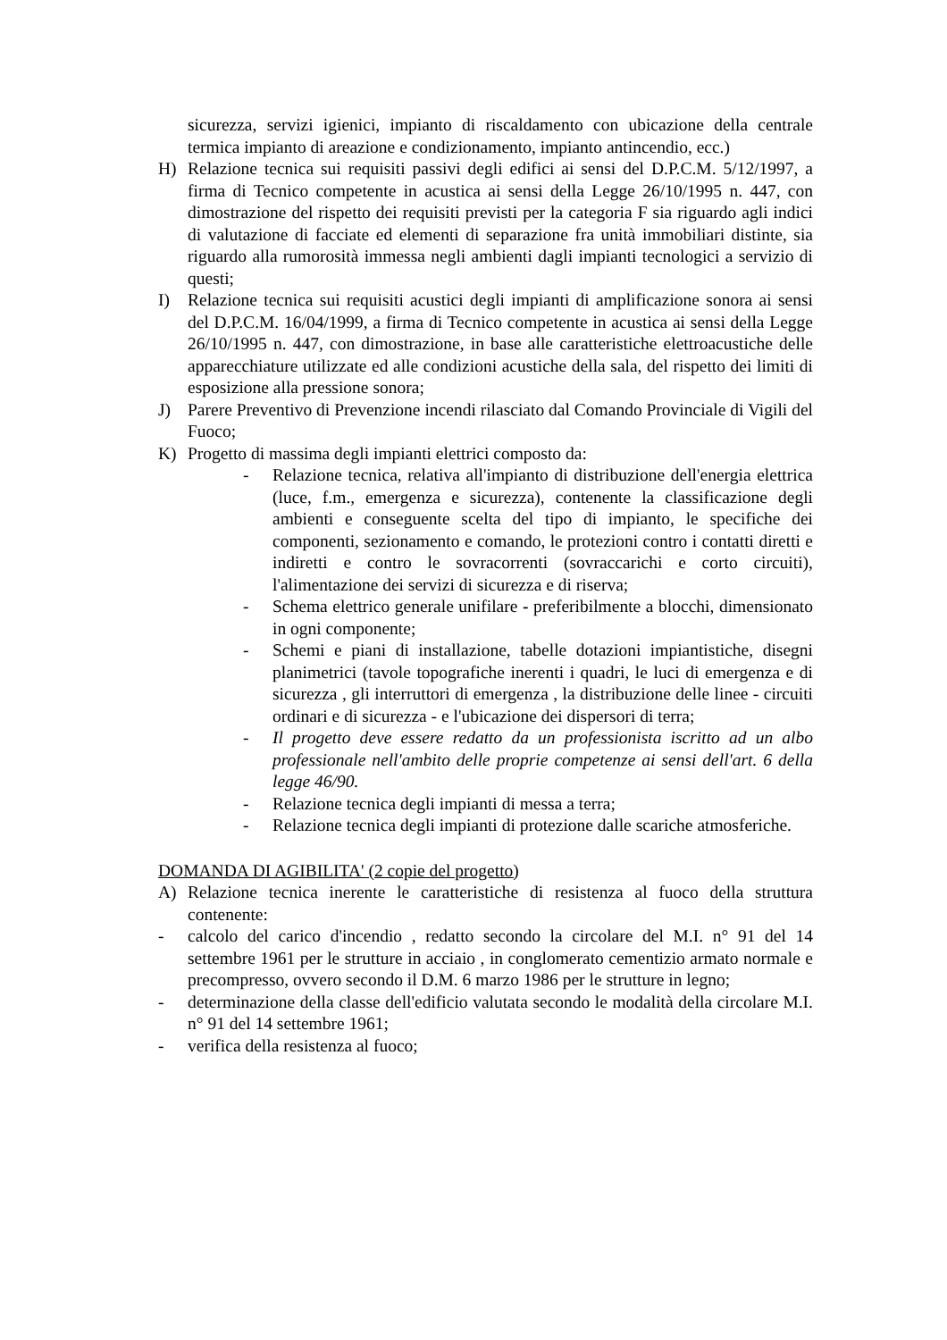sicurezza, servizi igienici, impianto di riscaldamento con ubicazione della centrale termica impianto di areazione e condizionamento, impianto antincendio, ecc.)
H) Relazione tecnica sui requisiti passivi degli edifici ai sensi del D.P.C.M. 5/12/1997, a firma di Tecnico competente in acustica ai sensi della Legge 26/10/1995 n. 447, con dimostrazione del rispetto dei requisiti previsti per la categoria F sia riguardo agli indici di valutazione di facciate ed elementi di separazione fra unità immobiliari distinte, sia riguardo alla rumorosità immessa negli ambienti dagli impianti tecnologici a servizio di questi;
I) Relazione tecnica sui requisiti acustici degli impianti di amplificazione sonora ai sensi del D.P.C.M. 16/04/1999, a firma di Tecnico competente in acustica ai sensi della Legge 26/10/1995 n. 447, con dimostrazione, in base alle caratteristiche elettroacustiche delle apparecchiature utilizzate ed alle condizioni acustiche della sala, del rispetto dei limiti di esposizione alla pressione sonora;
J) Parere Preventivo di Prevenzione incendi rilasciato dal Comando Provinciale di Vigili del Fuoco;
K) Progetto di massima degli impianti elettrici composto da:
- Relazione tecnica, relativa all'impianto di distribuzione dell'energia elettrica (luce, f.m., emergenza e sicurezza), contenente la classificazione degli ambienti e conseguente scelta del tipo di impianto, le specifiche dei componenti, sezionamento e comando, le protezioni contro i contatti diretti e indiretti e contro le sovracorrenti (sovraccarichi e corto circuiti), l'alimentazione dei servizi di sicurezza e di riserva;
- Schema elettrico generale unifilare - preferibilmente a blocchi, dimensionato in ogni componente;
- Schemi e piani di installazione, tabelle dotazioni impiantistiche, disegni planimetrici (tavole topografiche inerenti i quadri, le luci di emergenza e di sicurezza , gli interruttori di emergenza , la distribuzione delle linee - circuiti ordinari e di sicurezza - e l'ubicazione dei dispersori di terra;
- Il progetto deve essere redatto da un professionista iscritto ad un albo professionale nell'ambito delle proprie competenze ai sensi dell'art. 6 della legge 46/90.
- Relazione tecnica degli impianti di messa a terra;
- Relazione tecnica degli impianti di protezione dalle scariche atmosferiche.
DOMANDA DI AGIBILITA' (2 copie del progetto)
A) Relazione tecnica inerente le caratteristiche di resistenza al fuoco della struttura contenente:
- calcolo del carico d'incendio , redatto secondo la circolare del M.I. n° 91 del 14 settembre 1961 per le strutture in acciaio , in conglomerato cementizio armato normale e precompresso, ovvero secondo il D.M. 6 marzo 1986 per le strutture in legno;
- determinazione della classe dell'edificio valutata secondo le modalità della circolare M.I. n° 91 del 14 settembre 1961;
- verifica della resistenza al fuoco;